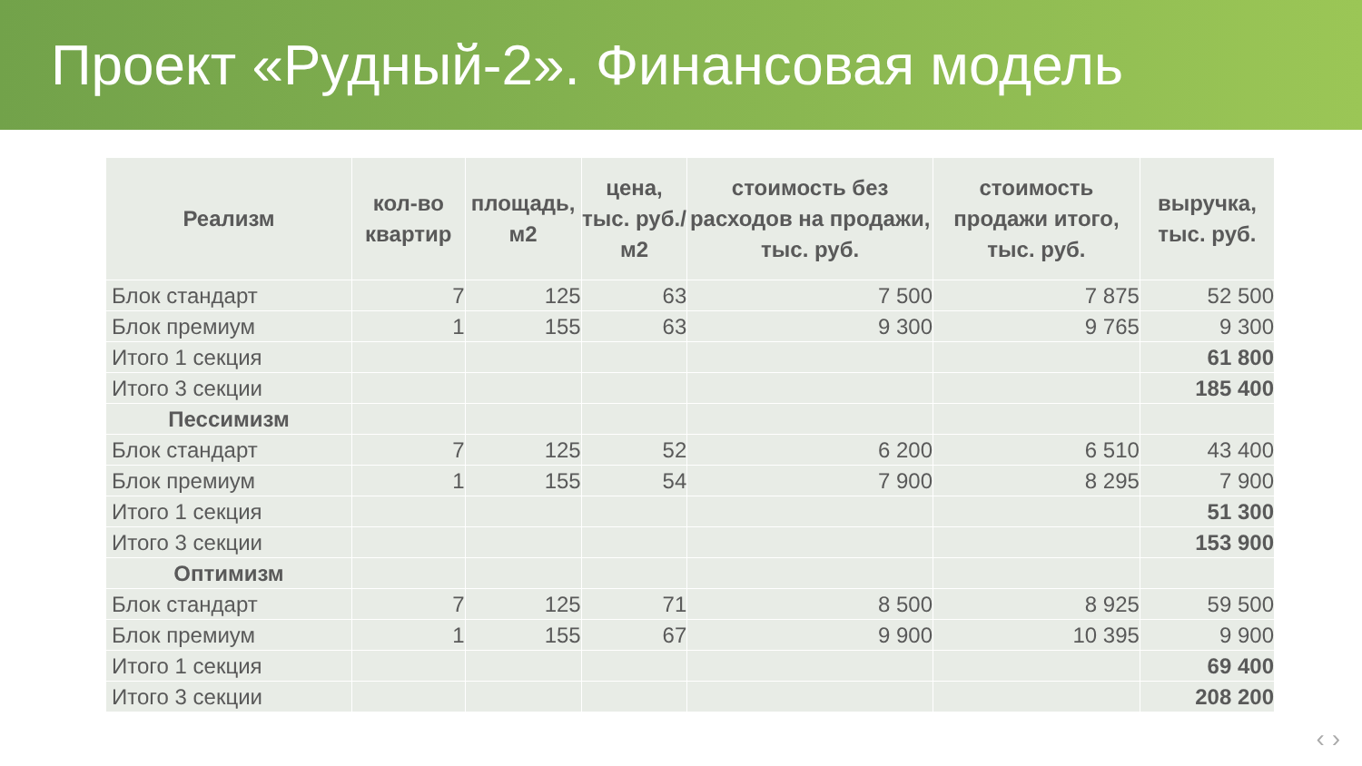Проект «Рудный-2». Финансовая модель
| Реализм | кол-во квартир | площадь, м2 | цена, тыс. руб./ м2 | стоимость без расходов на продажи, тыс. руб. | стоимость продажи итого, тыс. руб. | выручка, тыс. руб. |
| --- | --- | --- | --- | --- | --- | --- |
| Блок стандарт | 7 | 125 | 63 | 7 500 | 7 875 | 52 500 |
| Блок премиум | 1 | 155 | 63 | 9 300 | 9 765 | 9 300 |
| Итого 1 секция | | | | | | 61 800 |
| Итого 3 секции | | | | | | 185 400 |
| Пессимизм | | | | | | |
| Блок стандарт | 7 | 125 | 52 | 6 200 | 6 510 | 43 400 |
| Блок премиум | 1 | 155 | 54 | 7 900 | 8 295 | 7 900 |
| Итого 1 секция | | | | | | 51 300 |
| Итого 3 секции | | | | | | 153 900 |
| Оптимизм | | | | | | |
| Блок стандарт | 7 | 125 | 71 | 8 500 | 8 925 | 59 500 |
| Блок премиум | 1 | 155 | 67 | 9 900 | 10 395 | 9 900 |
| Итого 1 секция | | | | | | 69 400 |
| Итого 3 секции | | | | | | 208 200 |
‹ ›